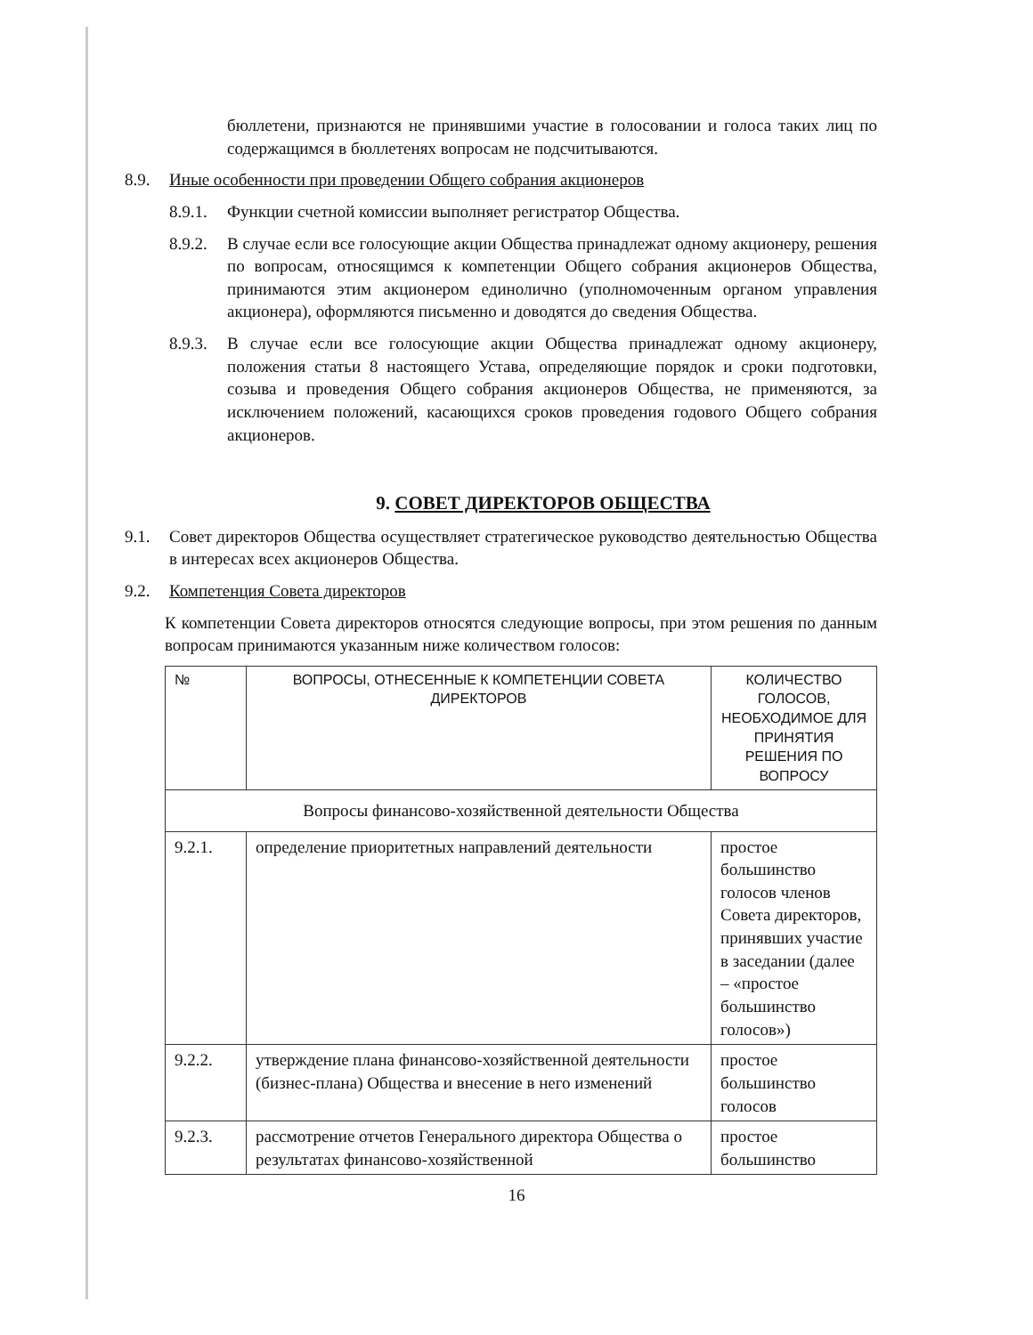бюллетени, признаются не принявшими участие в голосовании и голоса таких лиц по содержащимся в бюллетенях вопросам не подсчитываются.
8.9. Иные особенности при проведении Общего собрания акционеров
8.9.1. Функции счетной комиссии выполняет регистратор Общества.
8.9.2. В случае если все голосующие акции Общества принадлежат одному акционеру, решения по вопросам, относящимся к компетенции Общего собрания акционеров Общества, принимаются этим акционером единолично (уполномоченным органом управления акционера), оформляются письменно и доводятся до сведения Общества.
8.9.3. В случае если все голосующие акции Общества принадлежат одному акционеру, положения статьи 8 настоящего Устава, определяющие порядок и сроки подготовки, созыва и проведения Общего собрания акционеров Общества, не применяются, за исключением положений, касающихся сроков проведения годового Общего собрания акционеров.
9. СОВЕТ ДИРЕКТОРОВ ОБЩЕСТВА
9.1. Совет директоров Общества осуществляет стратегическое руководство деятельностью Общества в интересах всех акционеров Общества.
9.2. Компетенция Совета директоров
К компетенции Совета директоров относятся следующие вопросы, при этом решения по данным вопросам принимаются указанным ниже количеством голосов:
| № | ВОПРОСЫ, ОТНЕСЕННЫЕ К КОМПЕТЕНЦИИ СОВЕТА ДИРЕКТОРОВ | КОЛИЧЕСТВО ГОЛОСОВ, НЕОБХОДИМОЕ ДЛЯ ПРИНЯТИЯ РЕШЕНИЯ ПО ВОПРОСУ |
| --- | --- | --- |
| Вопросы финансово-хозяйственной деятельности Общества | | |
| 9.2.1. | определение приоритетных направлений деятельности | простое большинство голосов членов Совета директоров, принявших участие в заседании (далее – «простое большинство голосов») |
| 9.2.2. | утверждение плана финансово-хозяйственной деятельности (бизнес-плана) Общества и внесение в него изменений | простое большинство голосов |
| 9.2.3. | рассмотрение отчетов Генерального директора Общества о результатах финансово-хозяйственной | простое большинство |
16